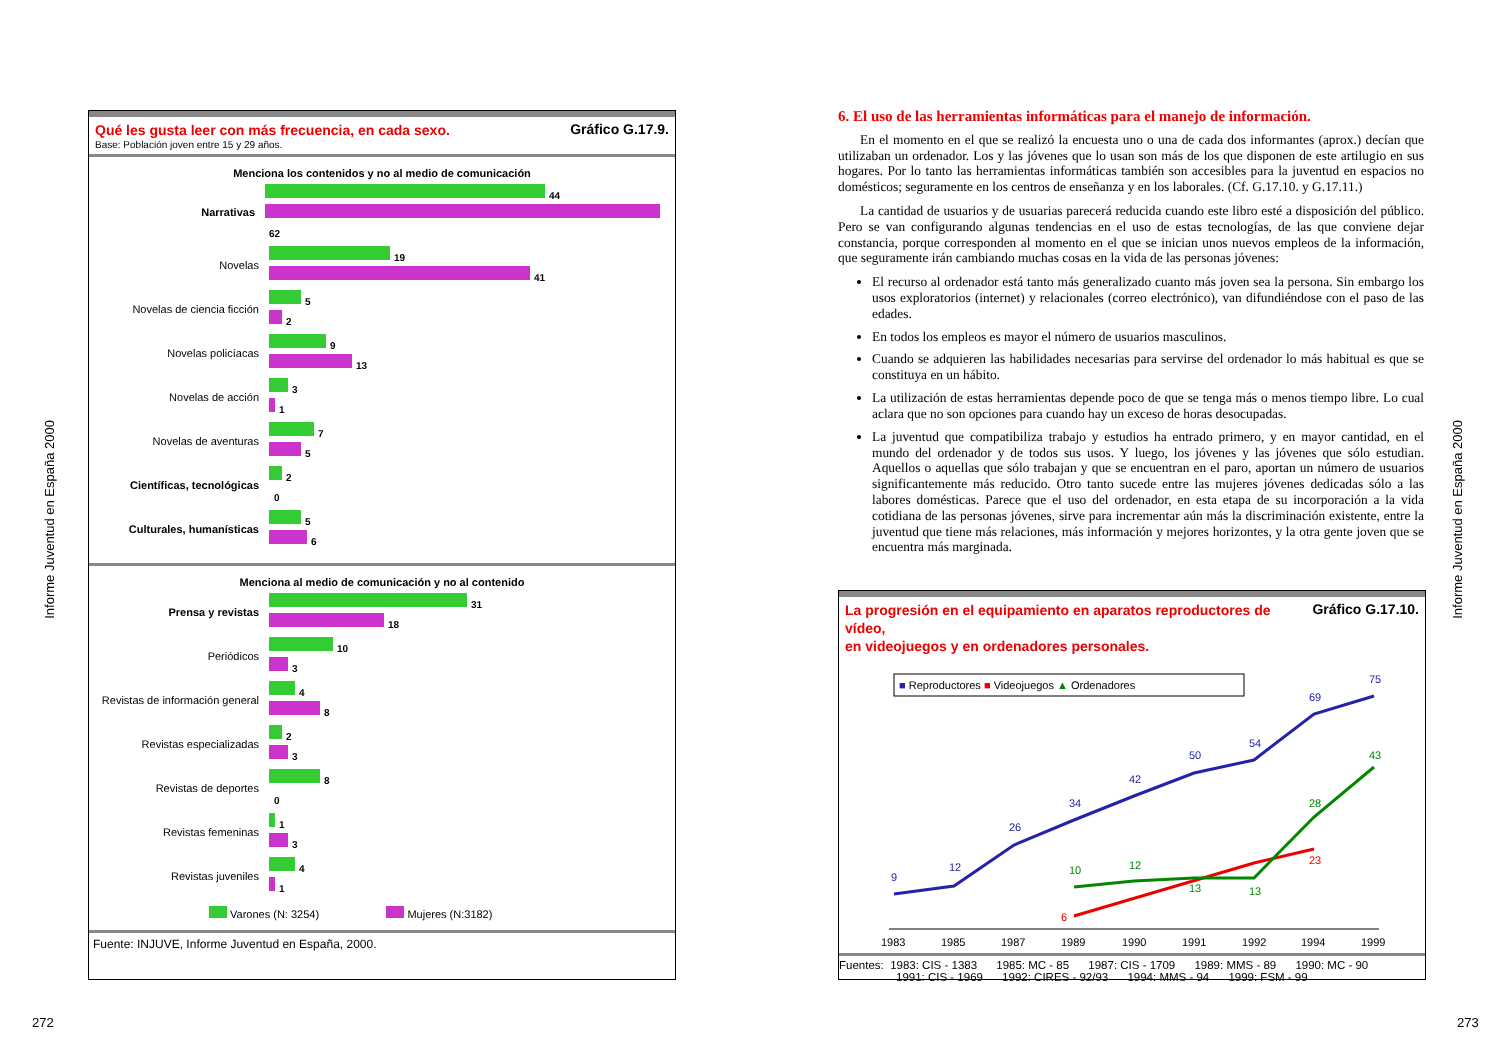Informe Juventud en España 2000
Informe Juventud en España 2000
Gráfico G.17.9. Qué les gusta leer con más frecuencia, en cada sexo.
Base: Población joven entre 15 y 29 años.
Menciona los contenidos y no al medio de comunicación
Narrativas
44
62
Novelas
19
41
Novelas de ciencia ficción
5
2
Novelas policíacas
9
13
Novelas de acción
3
1
Novelas de aventuras
7
5
Científicas, tecnológicas
2
0
Culturales, humanísticas
5
6
Menciona al medio de comunicación y no al contenido
Prensa y revistas
31
18
Periódicos
10
3
Revistas de información general
4
8
Revistas especializadas
2
3
Revistas de deportes
8
0
Revistas femeninas
1
3
Revistas juveniles
4
1
Varones (N: 3254) Mujeres (N:3182)
Fuente: INJUVE, Informe Juventud en España, 2000.
6. El uso de las herramientas informáticas para el manejo de información.
En el momento en el que se realizó la encuesta uno o una de cada dos informantes (aprox.) decían que utilizaban un ordenador. Los y las jóvenes que lo usan son más de los que disponen de este artilugio en sus hogares. Por lo tanto las herramientas informáticas también son accesibles para la juventud en espacios no domésticos; seguramente en los centros de enseñanza y en los laborales. (Cf. G.17.10. y G.17.11.)
La cantidad de usuarios y de usuarias parecerá reducida cuando este libro esté a disposición del público. Pero se van configurando algunas tendencias en el uso de estas tecnologías, de las que conviene dejar constancia, porque corresponden al momento en el que se inician unos nuevos empleos de la información, que seguramente irán cambiando muchas cosas en la vida de las personas jóvenes:
El recurso al ordenador está tanto más generalizado cuanto más joven sea la persona. Sin embargo los usos exploratorios (internet) y relacionales (correo electrónico), van difundiéndose con el paso de las edades.
En todos los empleos es mayor el número de usuarios masculinos.
Cuando se adquieren las habilidades necesarias para servirse del ordenador lo más habitual es que se constituya en un hábito.
La utilización de estas herramientas depende poco de que se tenga más o menos tiempo libre. Lo cual aclara que no son opciones para cuando hay un exceso de horas desocupadas.
La juventud que compatibiliza trabajo y estudios ha entrado primero, y en mayor cantidad, en el mundo del ordenador y de todos sus usos. Y luego, los jóvenes y las jóvenes que sólo estudian. Aquellos o aquellas que sólo trabajan y que se encuentran en el paro, aportan un número de usuarios significantemente más reducido. Otro tanto sucede entre las mujeres jóvenes dedicadas sólo a las labores domésticas. Parece que el uso del ordenador, en esta etapa de su incorporación a la vida cotidiana de las personas jóvenes, sirve para incrementar aún más la discriminación existente, entre la juventud que tiene más relaciones, más información y mejores horizontes, y la otra gente joven que se encuentra más marginada.
Gráfico G.17.10. La progresión en el equipamiento en aparatos reproductores de vídeo,
en videojuegos y en ordenadores personales.
■ Reproductores ■ Videojuegos ▲ Ordenadores
9
12
26
34
42
50
54
69
75
6
23
10
12
13
13
28
43
1983
1985
1987
1989
1990
1991
1992
1994
1999
Fuentes: 1983: CIS - 1383 1985: MC - 85 1987: CIS - 1709 1989: MMS - 89 1990: MC - 90
1991: CIS - 1969 1992: CIRES - 92/93 1994: MMS - 94 1999: FSM - 99
272 273